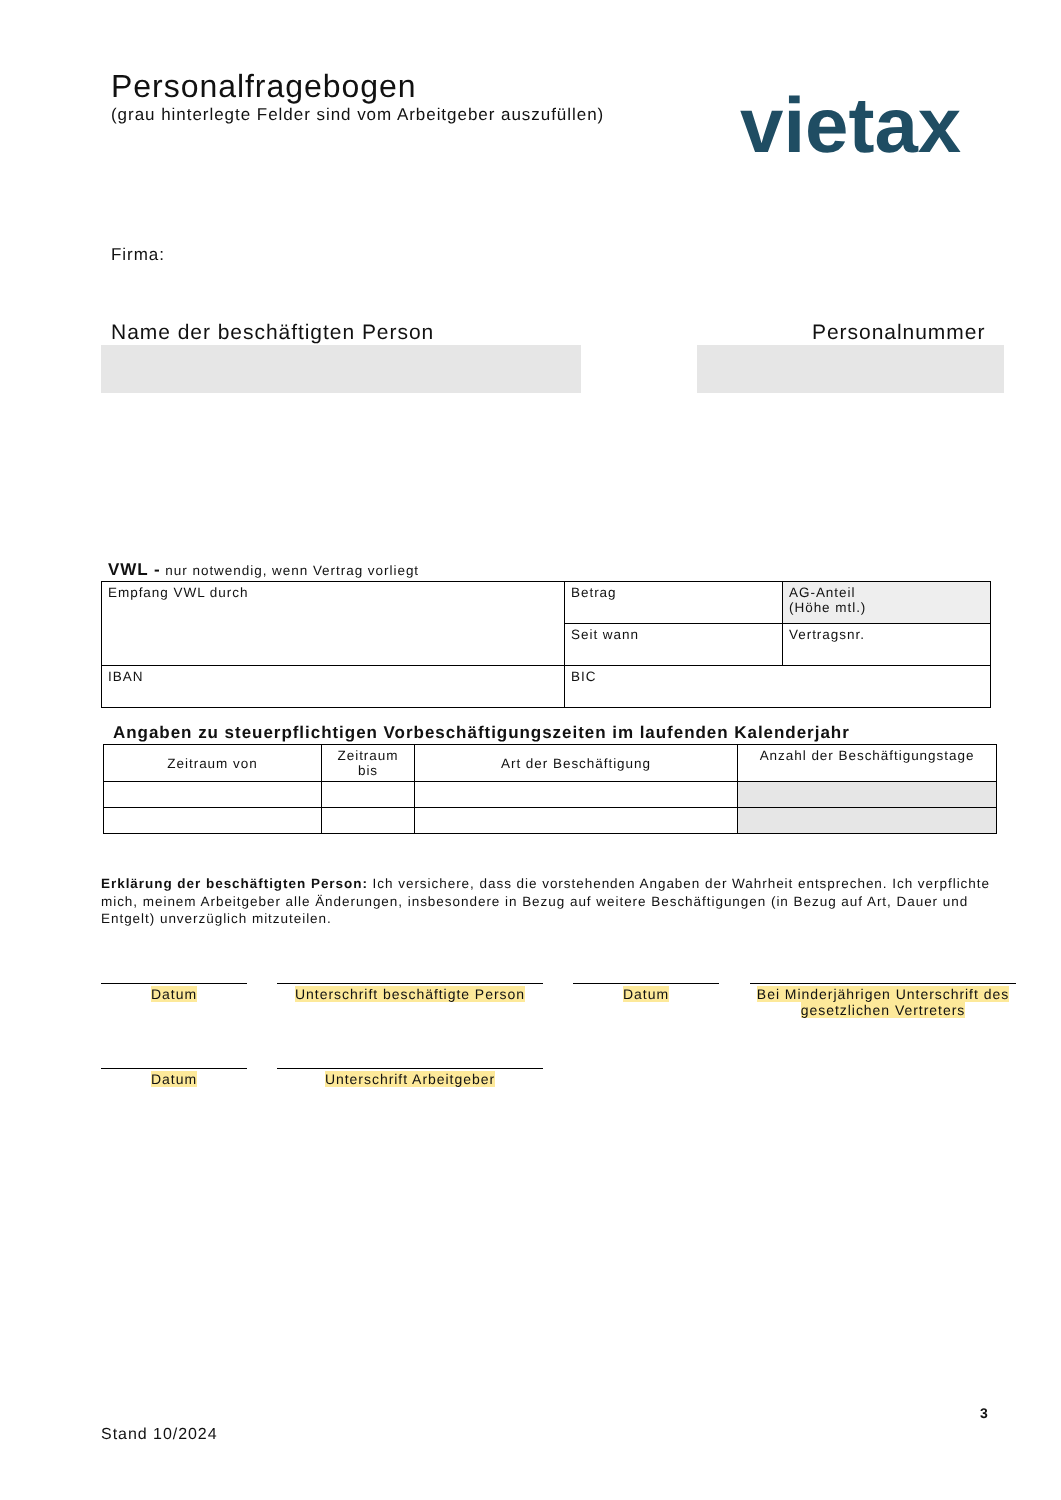Personalfragebogen
(grau hinterlegte Felder sind vom Arbeitgeber auszufüllen)
vietax
Firma:
Name der beschäftigten Person Personalnummer
VWL - nur notwendig, wenn Vertrag vorliegt
| Empfang VWL durch | Betrag | AG-Anteil (Höhe mtl.) |
| | Seit wann | Vertragsnr. |
| IBAN | BIC | |
Angaben zu steuerpflichtigen Vorbeschäftigungszeiten im laufenden Kalenderjahr
| Zeitraum von | Zeitraum bis | Art der Beschäftigung | Anzahl der Beschäftigungstage |
| --- | --- | --- | --- |
Erklärung der beschäftigten Person: Ich versichere, dass die vorstehenden Angaben der Wahrheit entsprechen. Ich verpflichte mich, meinem Arbeitgeber alle Änderungen, insbesondere in Bezug auf weitere Beschäftigungen (in Bezug auf Art, Dauer und Entgelt) unverzüglich mitzuteilen.
Datum
Unterschrift beschäftigte Person
Datum
Bei Minderjährigen Unterschrift des gesetzlichen Vertreters
Datum Unterschrift Arbeitgeber
3
Stand 10/2024